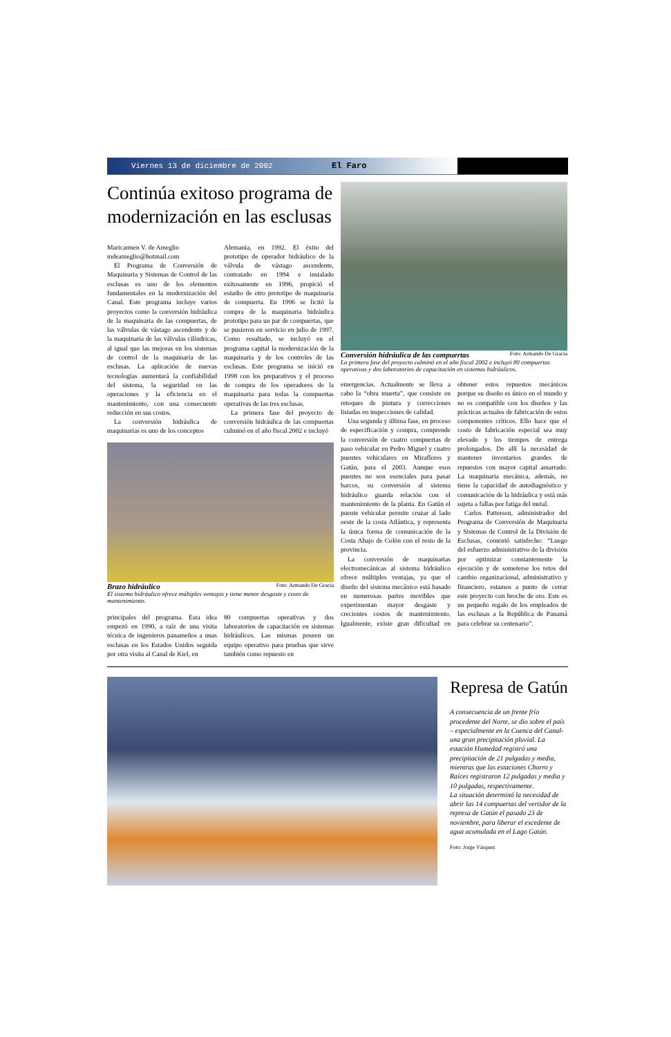Viernes 13 de diciembre de 2002 El Faro
Continúa exitoso programa de modernización en las esclusas
Maricarmen V. de Ameglio
mdeameglio@hotmail.com
El Programa de Conversión de Maquinaria y Sistemas de Control de las esclusas es uno de los elementos fundamentales en la modernización del Canal. Este programa incluye varios proyectos como la conversión hidráulica de la maquinaria de las compuertas, de las válvulas de vástago ascendente y de la maquinaria de las válvulas cilíndricas, al igual que las mejoras en los sistemas de control de la maquinaria de las esclusas. La aplicación de nuevas tecnologías aumentará la confiabilidad del sistema, la seguridad en las operaciones y la eficiencia en el mantenimiento, con una consecuente reducción en sus costos.
La conversión hidráulica de maquinarias es uno de los conceptos
Alemania, en 1992. El éxito del prototipo de operador hidráulico de la válvula de vástago ascendente, contratado en 1994 e instalado exitosamente en 1996, propició el estudio de otro prototipo de maquinaria de compuerta. En 1996 se licitó la compra de la maquinaria hidráulica prototipo para un par de compuertas, que se pusieron en servicio en julio de 1997. Como resultado, se incluyó en el programa capital la modernización de la maquinaria y de los controles de las esclusas. Este programa se inició en 1998 con los preparativos y el proceso de compra de los operadores de la maquinaria para todas la compuertas operativas de las tres esclusas.
La primera fase del proyecto de conversión hidráulica de las compuertas culminó en el año fiscal 2002 e incluyó
Brazo hidráulico Foto: Armando De Gracia
El sistema hidráulico ofrece múltiples ventajas y tiene menor desgaste y costo de mantenimiento.
principales del programa. Esta idea empezó en 1990, a raíz de una visita técnica de ingenieros panameños a unas esclusas en los Estados Unidos seguida por otra visita al Canal de Kiel, en
80 compuertas operativas y dos laboratorios de capacitación en sistemas hidráulicos. Las mismas poseen un equipo operativo para pruebas que sirve también como repuesto en
Conversión hidráulica de las compuertas Foto: Armando De Gracia
La primera fase del proyecto culminó en el año fiscal 2002 e incluyó 80 compuertas operativas y dos laboratorios de capacitación en sistemas hidráulicos.
emergencias. Actualmente se lleva a cabo la “obra muerta”, que consiste en retoques de pintura y correcciones listadas en inspecciones de calidad.
Una segunda y última fase, en proceso de especificación y compra, comprende la conversión de cuatro compuertas de paso vehicular en Pedro Miguel y cuatro puentes vehiculares en Miraflores y Gatún, para el 2003. Aunque esos puentes no son esenciales para pasar barcos, su conversión al sistema hidráulico guarda relación con el mantenimiento de la planta. En Gatún el puente vehicular permite cruzar al lado oeste de la costa Atlántica, y representa la única forma de comunicación de la Costa Abajo de Colón con el resto de la provincia.
La conversión de maquinarias electromecánicas al sistema hidráulico ofrece múltiples ventajas, ya que el diseño del sistema mecánico está basado en numerosas partes movibles que experimentan mayor desgaste y crecientes costos de mantenimiento. Igualmente, existe gran dificultad en obtener estos repuestos mecánicos porque su diseño es único en el mundo y no es compatible con los diseños y las prácticas actuales de fabricación de estos componentes críticos. Ello hace que el costo de fabricación especial sea muy elevado y los tiempos de entrega prolongados. De allí la necesidad de mantener inventarios grandes de repuestos con mayor capital amarrado. La maquinaria mecánica, además, no tiene la capacidad de autodiagnóstico y comunicación de la hidráulica y está más sujeta a fallas por fatiga del metal.
Carlos Patterson, administrador del Programa de Conversión de Maquinaria y Sistemas de Control de la División de Esclusas, comentó satisfecho: “Luego del esfuerzo administrativo de la división por optimizar constantemente la ejecución y de someterse los retos del cambio organizacional, administrativo y financiero, estamos a punto de cerrar este proyecto con broche de oro. Este es un pequeño regalo de los empleados de las esclusas a la República de Panamá para celebrar su centenario”.
Represa de Gatún
A consecuencia de un frente frío procedente del Norte, se dio sobre el país – especialmente en la Cuenca del Canal- una gran precipitación pluvial. La estación Humedad registró una precipitación de 21 pulgadas y media, mientras que las estaciones Chorro y Raíces registraron 12 pulgadas y media y 10 pulgadas, respectivamente.
La situación determinó la necesidad de abrir las 14 compuertas del vertidor de la represa de Gatún el pasado 23 de noviembre, para liberar el excedente de agua acumulada en el Lago Gatún.
Foto: Jorge Vásquez